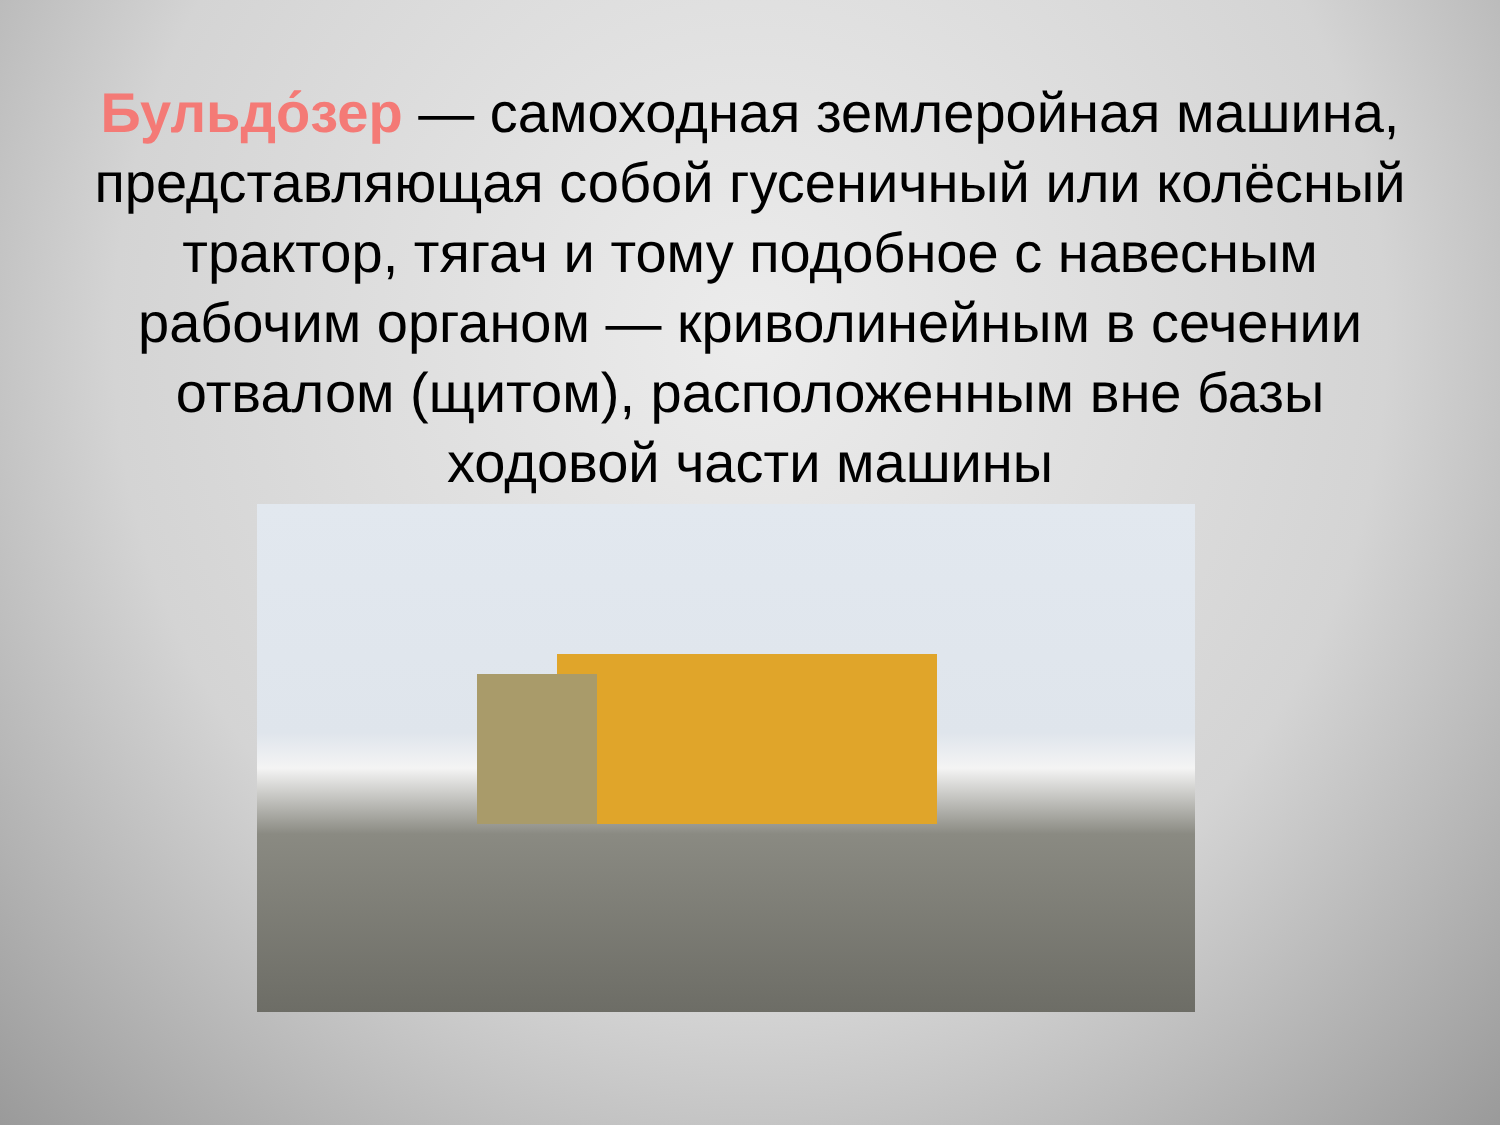Бульдо́зер — самоходная землеройная машина, представляющая собой гусеничный или колёсный трактор, тягач и тому подобное с навесным рабочим органом — криволинейным в сечении отвалом (щитом), расположенным вне базы ходовой части машины